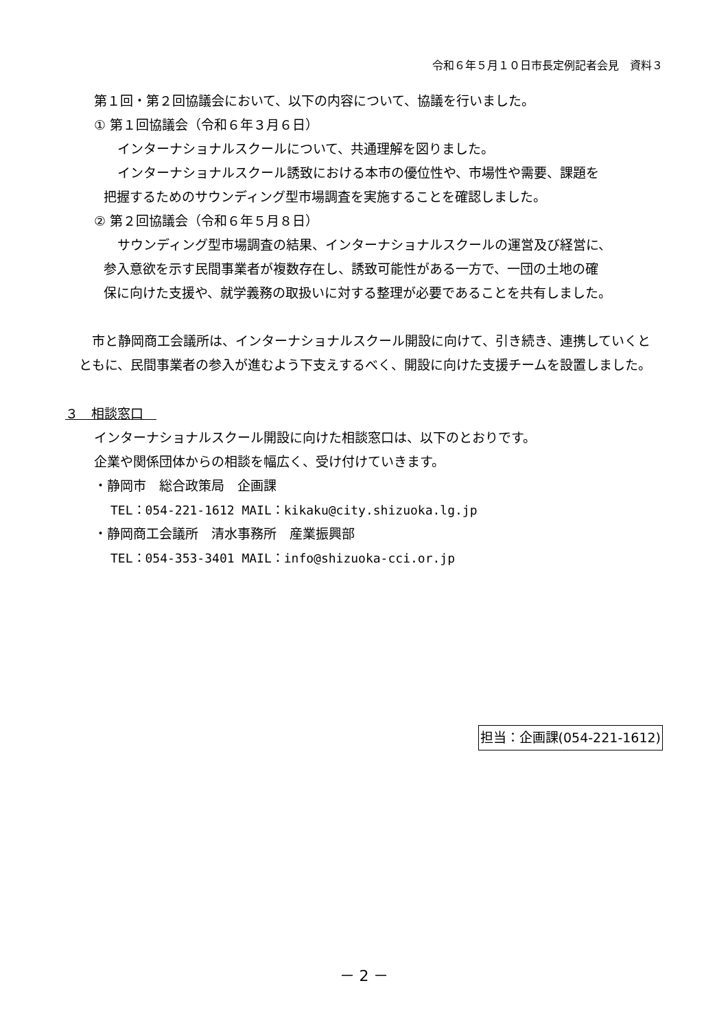令和６年５月１０日市長定例記者会見　資料３
第１回・第２回協議会において、以下の内容について、協議を行いました。
① 第１回協議会（令和６年３月６日）
インターナショナルスクールについて、共通理解を図りました。
インターナショナルスクール誘致における本市の優位性や、市場性や需要、課題を
把握するためのサウンディング型市場調査を実施することを確認しました。
② 第２回協議会（令和６年５月８日）
サウンディング型市場調査の結果、インターナショナルスクールの運営及び経営に、
参入意欲を示す民間事業者が複数存在し、誘致可能性がある一方で、一団の土地の確
保に向けた支援や、就学義務の取扱いに対する整理が必要であることを共有しました。
　市と静岡商工会議所は、インターナショナルスクール開設に向けて、引き続き、連携していくとともに、民間事業者の参入が進むよう下支えするべく、開設に向けた支援チームを設置しました。
３　相談窓口　
インターナショナルスクール開設に向けた相談窓口は、以下のとおりです。
企業や関係団体からの相談を幅広く、受け付けていきます。
・静岡市　総合政策局　企画課
TEL：054-221-1612 MAIL：kikaku@city.shizuoka.lg.jp
・静岡商工会議所　清水事務所　産業振興部
TEL：054-353-3401 MAIL：info@shizuoka-cci.or.jp
担当：企画課(054-221-1612)
－ 2 －